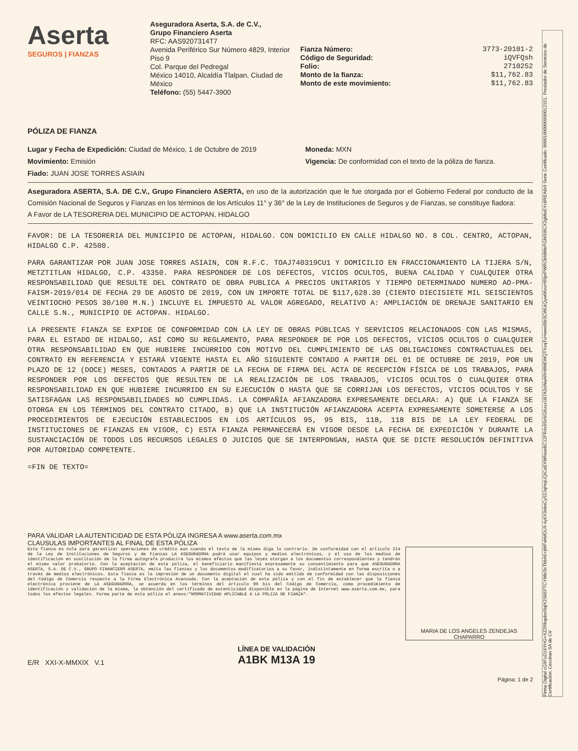Firma Digital cG9FuD16YHG+XZ2Rbqsbe5lqlX2S6EFTCYMb/3cTbbA5+jWFvhMDLR-4y5X3eknCyS2JqHejUQICaEXWNswBC12FR4x9SvVG6uux1B7A3xWaARH8MEWQTXoqTuHwne6Br3CWLkQyw06vuHl5fprPWRObfdWePGMSI8CX2gMixEYc8REA6r9 Serie Certificado: 00001000000990012151. Prestador de Servicios de Certificación: Cecoban SA de CV
Aserta
SEGUROS | FIANZAS
Aseguradora Aserta, S.A. de C.V.,
Grupo Financiero Aserta
RFC: AAS9207314T7
Avenida Periférico Sur Número 4829, Interior Piso 9
Col. Parque del Pedregal
México 14010, Alcaldía Tlalpan, Ciudad de México
Teléfono: (55) 5447-3900
Fianza Número: 3773-20101-2
Código de Seguridad: iQVFQsh
Folio: 2710252
Monto de la fianza: $11,762.83
Monto de este movimiento: $11,762.83
PÓLIZA DE FIANZA
Lugar y Fecha de Expedición: Ciudad de México, 1 de Octubre de 2019
Movimiento: Emisión
Fiado: JUAN JOSE TORRES ASIAIN
Moneda: MXN
Vigencia: De conformidad con el texto de la póliza de fianza.
Aseguradora ASERTA, S.A. DE C.V., Grupo Financiero ASERTA, en uso de la autorización que le fue otorgada por el Gobierno Federal por conducto de la Comisión Nacional de Seguros y Fianzas en los términos de los Artículos 11° y 36° de la Ley de Instituciones de Seguros y de Fianzas, se constituye fiadora:
A Favor de LA TESORERIA DEL MUNICIPIO DE ACTOPAN, HIDALGO
FAVOR: DE LA TESORERIA DEL MUNICIPIO DE ACTOPAN, HIDALGO. CON DOMICILIO EN CALLE HIDALGO NO. 8 COL. CENTRO, ACTOPAN, HIDALGO C.P. 42500.
PARA GARANTIZAR POR JUAN JOSE TORRES ASIAIN, CON R.F.C. TOAJ740319CU1 Y DOMICILIO EN FRACCIONAMIENTO LA TIJERA S/N, METZTITLAN HIDALGO, C.P. 43350. PARA RESPONDER DE LOS DEFECTOS, VICIOS OCULTOS, BUENA CALIDAD Y CUALQUIER OTRA RESPONSABILIDAD QUE RESULTE DEL CONTRATO DE OBRA PUBLICA A PRECIOS UNITARIOS Y TIEMPO DETERMINADO NUMERO AO-PMA-FAISM-2019/014 DE FECHA 29 DE AGOSTO DE 2019, CON UN IMPORTE TOTAL DE $117,628.30 (CIENTO DIECISIETE MIL SEISCIENTOS VEINTIOCHO PESOS 30/100 M.N.) INCLUYE EL IMPUESTO AL VALOR AGREGADO, RELATIVO A: AMPLIACIÓN DE DRENAJE SANITARIO EN CALLE S.N., MUNICIPIO DE ACTOPAN. HIDALGO.
LA PRESENTE FIANZA SE EXPIDE DE CONFORMIDAD CON LA LEY DE OBRAS PÚBLICAS Y SERVICIOS RELACIONADOS CON LAS MISMAS, PARA EL ESTADO DE HIDALGO, ASÍ COMO SU REGLAMENTO, PARA RESPONDER DE POR LOS DEFECTOS, VICIOS OCULTOS O CUALQUIER OTRA RESPONSABILIDAD EN QUE HUBIERE INCURRIDO CON MOTIVO DEL CUMPLIMIENTO DE LAS OBLIGACIONES CONTRACTUALES DEL CONTRATO EN REFERENCIA Y ESTARÁ VIGENTE HASTA EL AÑO SIGUIENTE CONTADO A PARTIR DEL 01 DE OCTUBRE DE 2019, POR UN PLAZO DE 12 (DOCE) MESES, CONTADOS A PARTIR DE LA FECHA DE FIRMA DEL ACTA DE RECEPCIÓN FÍSICA DE LOS TRABAJOS, PARA RESPONDER POR LOS DEFECTOS QUE RESULTEN DE LA REALIZACIÓN DE LOS TRABAJOS, VICIOS OCULTOS O CUALQUIER OTRA RESPONSABILIDAD EN QUE HUBIERE INCURRIDO EN SU EJECUCIÓN O HASTA QUE SE CORRIJAN LOS DEFECTOS, VICIOS OCULTOS Y SE SATISFAGAN LAS RESPONSABILIDADES NO CUMPLIDAS. LA COMPAÑÍA AFIANZADORA EXPRESAMENTE DECLARA: A) QUE LA FIANZA SE OTORGA EN LOS TÉRMINOS DEL CONTRATO CITADO, B) QUE LA INSTITUCIÓN AFIANZADORA ACEPTA EXPRESAMENTE SOMETERSE A LOS PROCEDIMIENTOS DE EJECUCIÓN ESTABLECIDOS EN LOS ARTÍCULOS 95, 95 BIS, 118, 118 BIS DE LA LEY FEDERAL DE INSTITUCIONES DE FIANZAS EN VIGOR, C) ESTA FIANZA PERMANECERÁ EN VIGOR DESDE LA FECHA DE EXPEDICIÓN Y DURANTE LA SUSTANCIACIÓN DE TODOS LOS RECURSOS LEGALES O JUICIOS QUE SE INTERPONGAN, HASTA QUE SE DICTE RESOLUCIÓN DEFINITIVA POR AUTORIDAD COMPETENTE.
=FIN DE TEXTO=
PARA VALIDAR LA AUTENTICIDAD DE ESTA PÓLIZA INGRESA A www.aserta.com.mx
CLAUSULAS IMPORTANTES AL FINAL DE ESTA PÓLIZA
Esta fianza es nula para garantizar operaciones de crédito aun cuando el texto de la misma diga lo contrario. De conformidad con el artículo 214 de la Ley de Instituciones de Seguros y de Fianzas LA ASEGURADORA podrá usar equipos y medios electrónicos, y el uso de los medios de identificación en sustitución de la firma autógrafa producirá los mismos efectos que las leyes otorgan a los documentos correspondientes y tendrán el mismo valor probatorio. Con la aceptación de esta póliza, el beneficiario manifiesta expresamente su consentimiento para que ASEGURADORA ASERTA, S.A. DE C.V., GRUPO FINANCIERO ASERTA, emita las fianzas y los documentos modificatorios a su favor, indistintamente en forma escrita o a través de medios electrónicos. Esta fianza es la impresión de un documento digital el cual ha sido emitido de conformidad con las disposiciones del Código de Comercio respecto a la Firma Electrónica Avanzada. Con la aceptación de esta póliza y con el fin de establecer que la fianza electrónica proviene de LA ASEGURADORA, se acuerda en los términos del artículo 90 bis del Código de Comercio, como procedimiento de identificación y validación de la misma, la obtención del certificado de autenticidad disponible en la página de Internet www.aserta.com.mx, para todos los efectos legales. Forma parte de esta póliza el anexo:"NORMATIVIDAD APLICABLE A LA PÓLIZA DE FIANZA".
MARIA DE LOS ANGELES ZENDEJAS
CHAPARRO
E/R XXI-X-MMXIX V.1
LÍNEA DE VALIDACIÓN
A1BK M13A 19
Página: 1 de 2